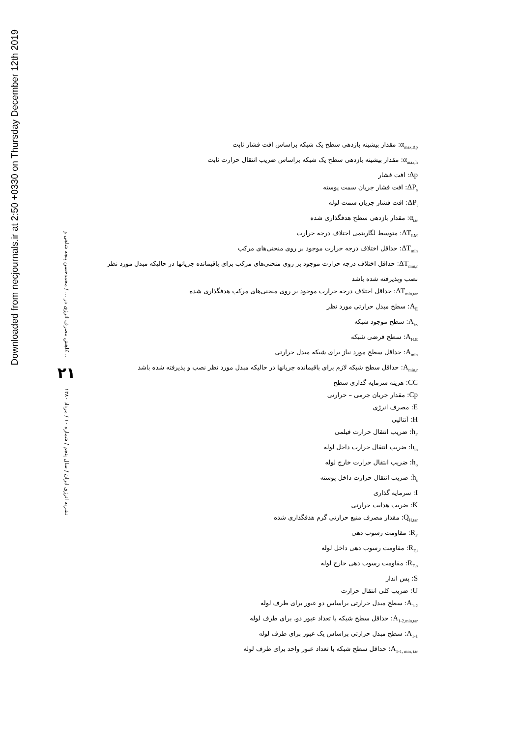Downloaded from necjournals.ir at 2:50 +0330 on Thursday December 12th 2019
کاهش مصرف انرژی در ... / محمدحسن پنجه شاهی و...
۲۱
نشریه انرژی ایران / سال پنجم / شماره ۱۰ / مرداد ۱۳۸۰
α<sub>max,Δp</sub>: مقدار بیشینه بازدهی سطح یک شبکه براساس افت فشار ثابت
α<sub>max,h</sub>: مقدار بیشینه بازدهی سطح یک شبکه براساس ضریب انتقال حرارت ثابت
Δp: افت فشار
ΔP<sub>s</sub>: افت فشار جریان سمت پوسته
ΔP<sub>t</sub>: افت فشار جریان سمت لوله
α<sub>tar</sub>: مقدار بازدهی سطح هدفگذاری شده
ΔT<sub>LM</sub>: متوسط لگاریتمی اختلاف درجه حرارت
ΔT<sub>min</sub>: حداقل اختلاف درجه حرارت موجود بر روی منحنی‌های مرکب
ΔT<sub>min,r</sub>: حداقل اختلاف درجه حرارت موجود بر روی منحنی‌های مرکب برای باقیمانده جریانها در حالیکه مبدل مورد نظر نصب وپذیرفته شده باشد
ΔT<sub>min,tar</sub>: حداقل اختلاف درجه حرارت موجود بر روی منحنی‌های مرکب هدفگذاری شده
A<sub>E</sub>: سطح مبدل حرارتی مورد نظر
A<sub>ex</sub>: سطح موجود شبکه
A<sub>H.E</sub>: سطح فرضی شبکه
A<sub>min</sub>: حداقل سطح مورد نیاز برای شبکه مبدل حرارتی
A<sub>min,r</sub>: حداقل سطح شبکه لازم برای باقیمانده جریانها در حالیکه مبدل مورد نظر نصب و پذیرفته شده باشد
CC: هزینه سرمایه گذاری سطح
Cp: مقدار جریان جرمی – حرارتی
E: مصرف انرژی
H: آنتالپی
h<sub>F</sub>: ضریب انتقال حرارت فیلمی
h<sub>io</sub>: ضریب انتقال حرارت داخل لوله
h<sub>o</sub>: ضریب انتقال حرارت خارج لوله
h<sub>s</sub>: ضریب انتقال حرارت داخل پوسته
I: سرمایه گذاری
K: ضریب هدایت حرارتی
Q<sub>H,tar</sub>: مقدار مصرف منبع حرارتی گرم هدفگذاری شده
R<sub>F</sub>: مقاومت رسوب دهی
R<sub>F,i</sub>: مقاومت رسوب دهی داخل لوله
R<sub>F,o</sub>: مقاومت رسوب دهی خارج لوله
S: پس انداز
U: ضریب کلی انتقال حرارت
A<sub>1-2</sub>: سطح مبدل حرارتی براساس دو عبور برای طرف لوله
A<sub>1-2,min,tar</sub>: حداقل سطح شبکه با تعداد عبور دو، برای طرف لوله
A<sub>1-1</sub>: سطح مبدل حرارتی براساس یک عبور برای طرف لوله
A<sub>1-1, min, tar</sub>: حداقل سطح شبکه با تعداد عبور واحد برای طرف لوله